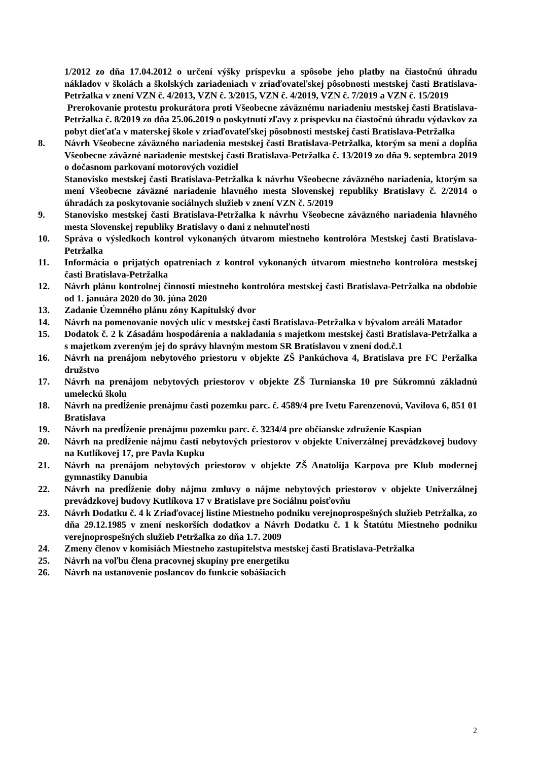1/2012 zo dňa 17.04.2012 o určení výšky príspevku a spôsobe jeho platby na čiastočnú úhradu nákladov v školách a školských zariadeniach v zriaďovateľskej pôsobnosti mestskej časti Bratislava-Petržalka v znení VZN č. 4/2013, VZN č. 3/2015, VZN č. 4/2019, VZN č. 7/2019 a VZN č. 15/2019
Prerokovanie protestu prokurátora proti Všeobecne záväznému nariadeniu mestskej časti Bratislava-Petržalka č. 8/2019 zo dňa 25.06.2019 o poskytnutí zľavy z príspevku na čiastočnú úhradu výdavkov za pobyt dieťaťa v materskej škole v zriaďovateľskej pôsobnosti mestskej časti Bratislava-Petržalka
8. Návrh Všeobecne záväzného nariadenia mestskej časti Bratislava-Petržalka, ktorým sa mení a dopĺňa Všeobecne záväzné nariadenie mestskej časti Bratislava-Petržalka č. 13/2019 zo dňa 9. septembra 2019 o dočasnom parkovaní motorových vozidiel
Stanovisko mestskej časti Bratislava-Petržalka k návrhu Všeobecne záväzného nariadenia, ktorým sa mení Všeobecne záväzné nariadenie hlavného mesta Slovenskej republiky Bratislavy č. 2/2014 o úhradách za poskytovanie sociálnych služieb v znení VZN č. 5/2019
9. Stanovisko mestskej časti Bratislava-Petržalka k návrhu Všeobecne záväzného nariadenia hlavného mesta Slovenskej republiky Bratislavy o dani z nehnuteľnosti
10. Správa o výsledkoch kontrol vykonaných útvarom miestneho kontrolóra Mestskej časti Bratislava-Petržalka
11. Informácia o prijatých opatreniach z kontrol vykonaných útvarom miestneho kontrolóra mestskej časti Bratislava-Petržalka
12. Návrh plánu kontrolnej činnosti miestneho kontrolóra mestskej časti Bratislava-Petržalka na obdobie od 1. januára 2020 do 30. júna 2020
13. Zadanie Územného plánu zóny Kapitulský dvor
14. Návrh na pomenovanie nových ulíc v mestskej časti Bratislava-Petržalka v bývalom areáli Matador
15. Dodatok č. 2 k Zásadám hospodárenia a nakladania s majetkom mestskej časti Bratislava-Petržalka a s majetkom zvereným jej do správy hlavným mestom SR Bratislavou v znení dod.č.1
16. Návrh na prenájom nebytového priestoru v objekte ZŠ Pankúchova 4, Bratislava pre FC Peržalka družstvo
17. Návrh na prenájom nebytových priestorov v objekte ZŠ Turnianska 10 pre Súkromnú základnú umeleckú školu
18. Návrh na predĺženie prenájmu časti pozemku parc. č. 4589/4 pre Ivetu Farenzenovú, Vavilova 6, 851 01 Bratislava
19. Návrh na predĺženie prenájmu pozemku parc. č. 3234/4 pre občianske združenie Kaspian
20. Návrh na predĺženie nájmu časti nebytových priestorov v objekte Univerzálnej prevádzkovej budovy na Kutlíkovej 17, pre Pavla Kupku
21. Návrh na prenájom nebytových priestorov v objekte ZŠ Anatolija Karpova pre Klub modernej gymnastiky Danubia
22. Návrh na predĺženie doby nájmu zmluvy o nájme nebytových priestorov v objekte Univerzálnej prevádzkovej budovy Kutlíkova 17 v Bratislave pre Sociálnu poisťovňu
23. Návrh Dodatku č. 4 k Zriaďovacej listine Miestneho podniku verejnoprospešných služieb Petržalka, zo dňa 29.12.1985 v znení neskorších dodatkov a Návrh Dodatku č. 1 k Štatútu Miestneho podniku verejnoprospešných služieb Petržalka zo dňa 1.7. 2009
24. Zmeny členov v komisiách Miestneho zastupitelstva mestskej časti Bratislava-Petržalka
25. Návrh na voľbu člena pracovnej skupiny pre energetiku
26. Návrh na ustanovenie poslancov do funkcie sobášiacich
2